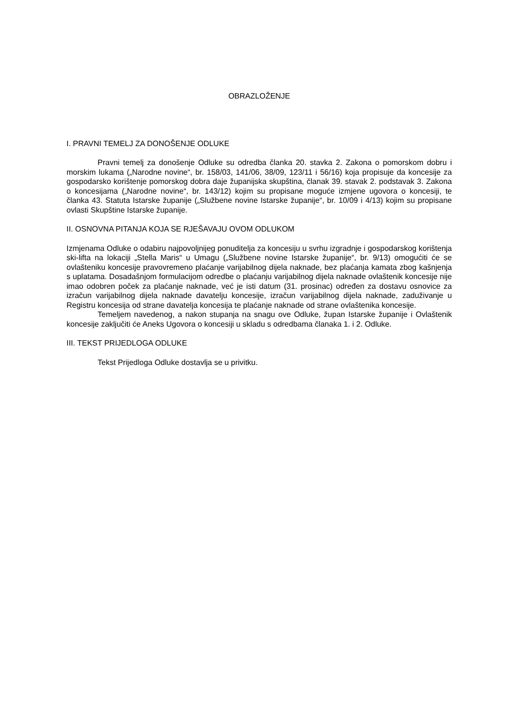OBRAZLOŽENJE
I. PRAVNI TEMELJ ZA DONOŠENJE ODLUKE
Pravni temelj za donošenje Odluke su odredba članka 20. stavka 2. Zakona o pomorskom dobru i morskim lukama („Narodne novine“, br. 158/03, 141/06, 38/09, 123/11 i 56/16) koja propisuje da koncesije za gospodarsko korištenje pomorskog dobra daje županijska skupština, članak 39. stavak 2. podstavak 3. Zakona o koncesijama („Narodne novine“, br. 143/12) kojim su propisane moguće izmjene ugovora o koncesiji, te članka 43. Statuta Istarske županije („Službene novine Istarske županije“, br. 10/09 i 4/13) kojim su propisane ovlasti Skupštine Istarske županije.
II. OSNOVNA PITANJA KOJA SE RJEŠAVAJU OVOM ODLUKOM
Izmjenama Odluke o odabiru najpovoljnijeg ponuditelja za koncesiju u svrhu izgradnje i gospodarskog korištenja ski-lifta na lokaciji „Stella Maris“ u Umagu („Službene novine Istarske županije“, br. 9/13) omogućiti će se ovlašteniku koncesije pravovremeno plaćanje varijabilnog dijela naknade, bez plaćanja kamata zbog kašnjenja s uplatama. Dosadašnjom formulacijom odredbe o plaćanju varijabilnog dijela naknade ovlaštenik koncesije nije imao odobren poček za plaćanje naknade, već je isti datum (31. prosinac) određen za dostavu osnovice za izračun varijabilnog dijela naknade davatelju koncesije, izračun varijabilnog dijela naknade, zaduživanje u Registru koncesija od strane davatelja koncesija te plaćanje naknade od strane ovlaštenika koncesije.
Temeljem navedenog, a nakon stupanja na snagu ove Odluke, župan Istarske županije i Ovlaštenik koncesije zaključiti će Aneks Ugovora o koncesiji u skladu s odredbama članaka 1. i 2. Odluke.
III. TEKST PRIJEDLOGA ODLUKE
Tekst Prijedloga Odluke dostavlja se u privitku.